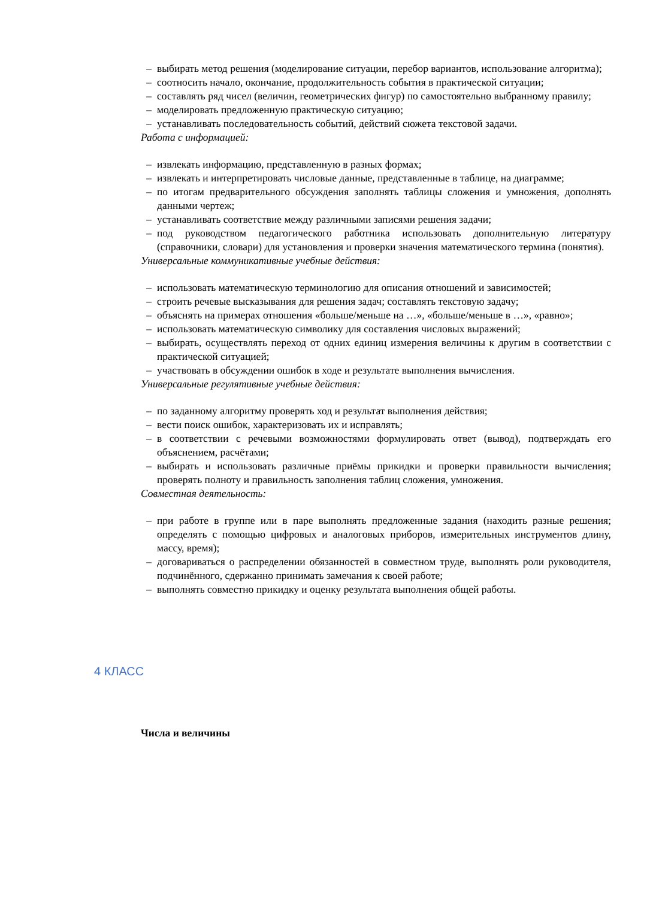– выбирать метод решения (моделирование ситуации, перебор вариантов, использование алгоритма);
– соотносить начало, окончание, продолжительность события в практической ситуации;
– составлять ряд чисел (величин, геометрических фигур) по самостоятельно выбранному правилу;
– моделировать предложенную практическую ситуацию;
– устанавливать последовательность событий, действий сюжета текстовой задачи.
Работа с информацией:
– извлекать информацию, представленную в разных формах;
– извлекать и интерпретировать числовые данные, представленные в таблице, на диаграмме;
– по итогам предварительного обсуждения заполнять таблицы сложения и умножения, дополнять данными чертеж;
– устанавливать соответствие между различными записями решения задачи;
– под руководством педагогического работника использовать дополнительную литературу (справочники, словари) для установления и проверки значения математического термина (понятия).
Универсальные коммуникативные учебные действия:
– использовать математическую терминологию для описания отношений и зависимостей;
– строить речевые высказывания для решения задач; составлять текстовую задачу;
– объяснять на примерах отношения «больше/меньше на …», «больше/меньше в …», «равно»;
– использовать математическую символику для составления числовых выражений;
– выбирать, осуществлять переход от одних единиц измерения величины к другим в соответствии с практической ситуацией;
– участвовать в обсуждении ошибок в ходе и результате выполнения вычисления.
Универсальные регулятивные учебные действия:
– по заданному алгоритму проверять ход и результат выполнения действия;
– вести поиск ошибок, характеризовать их и исправлять;
– в соответствии с речевыми возможностями формулировать ответ (вывод), подтверждать его объяснением, расчётами;
– выбирать и использовать различные приёмы прикидки и проверки правильности вычисления; проверять полноту и правильность заполнения таблиц сложения, умножения.
Совместная деятельность:
– при работе в группе или в паре выполнять предложенные задания (находить разные решения; определять с помощью цифровых и аналоговых приборов, измерительных инструментов длину, массу, время);
– договариваться о распределении обязанностей в совместном труде, выполнять роли руководителя, подчинённого, сдержанно принимать замечания к своей работе;
– выполнять совместно прикидку и оценку результата выполнения общей работы.
4 КЛАСС
Числа и величины